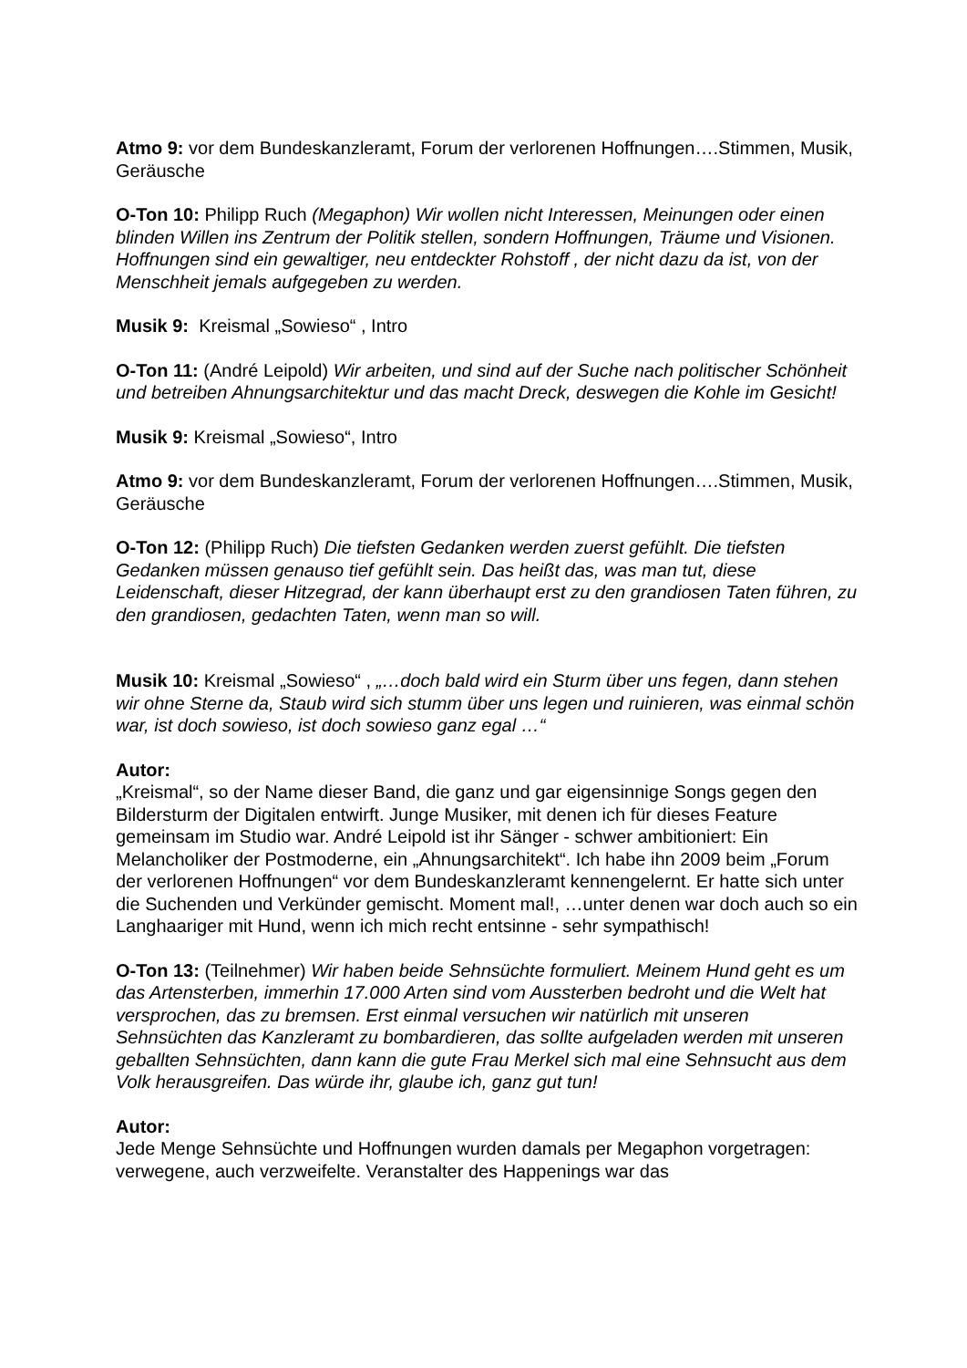Atmo 9: vor dem Bundeskanzleramt, Forum der verlorenen Hoffnungen….Stimmen, Musik, Geräusche
O-Ton 10: Philipp Ruch (Megaphon) Wir wollen nicht Interessen, Meinungen oder einen blinden Willen ins Zentrum der Politik stellen, sondern Hoffnungen, Träume und Visionen. Hoffnungen sind ein gewaltiger, neu entdeckter Rohstoff , der nicht dazu da ist, von der Menschheit jemals aufgegeben zu werden.
Musik 9: Kreismal „Sowieso“ , Intro
O-Ton 11: (André Leipold) Wir arbeiten, und sind auf der Suche nach politischer Schönheit und betreiben Ahnungsarchitektur und das macht Dreck, deswegen die Kohle im Gesicht!
Musik 9: Kreismal „Sowieso“, Intro
Atmo 9: vor dem Bundeskanzleramt, Forum der verlorenen Hoffnungen….Stimmen, Musik, Geräusche
O-Ton 12: (Philipp Ruch) Die tiefsten Gedanken werden zuerst gefühlt. Die tiefsten Gedanken müssen genauso tief gefühlt sein. Das heißt das, was man tut, diese Leidenschaft, dieser Hitzegrad, der kann überhaupt erst zu den grandiosen Taten führen, zu den grandiosen, gedachten Taten, wenn man so will.
Musik 10: Kreismal „Sowieso“ , „…doch bald wird ein Sturm über uns fegen, dann stehen wir ohne Sterne da, Staub wird sich stumm über uns legen und ruinieren, was einmal schön war, ist doch sowieso, ist doch sowieso ganz egal …“
Autor:
„Kreismal“, so der Name dieser Band, die ganz und gar eigensinnige Songs gegen den Bildersturm der Digitalen entwirft. Junge Musiker, mit denen ich für dieses Feature gemeinsam im Studio war. André Leipold ist ihr Sänger - schwer ambitioniert: Ein Melancholiker der Postmoderne, ein „Ahnungsarchitekt“. Ich habe ihn 2009 beim „Forum der verlorenen Hoffnungen“ vor dem Bundeskanzleramt kennengelernt. Er hatte sich unter die Suchenden und Verkünder gemischt. Moment mal!, …unter denen war doch auch so ein Langhaariger mit Hund, wenn ich mich recht entsinne - sehr sympathisch!
O-Ton 13: (Teilnehmer) Wir haben beide Sehnsüchte formuliert. Meinem Hund geht es um das Artensterben, immerhin 17.000 Arten sind vom Aussterben bedroht und die Welt hat versprochen, das zu bremsen. Erst einmal versuchen wir natürlich mit unseren Sehnsüchten das Kanzleramt zu bombardieren, das sollte aufgeladen werden mit unseren geballten Sehnsüchten, dann kann die gute Frau Merkel sich mal eine Sehnsucht aus dem Volk herausgreifen. Das würde ihr, glaube ich, ganz gut tun!
Autor:
Jede Menge Sehnsüchte und Hoffnungen wurden damals per Megaphon vorgetragen: verwegene, auch verzweifelte. Veranstalter des Happenings war das